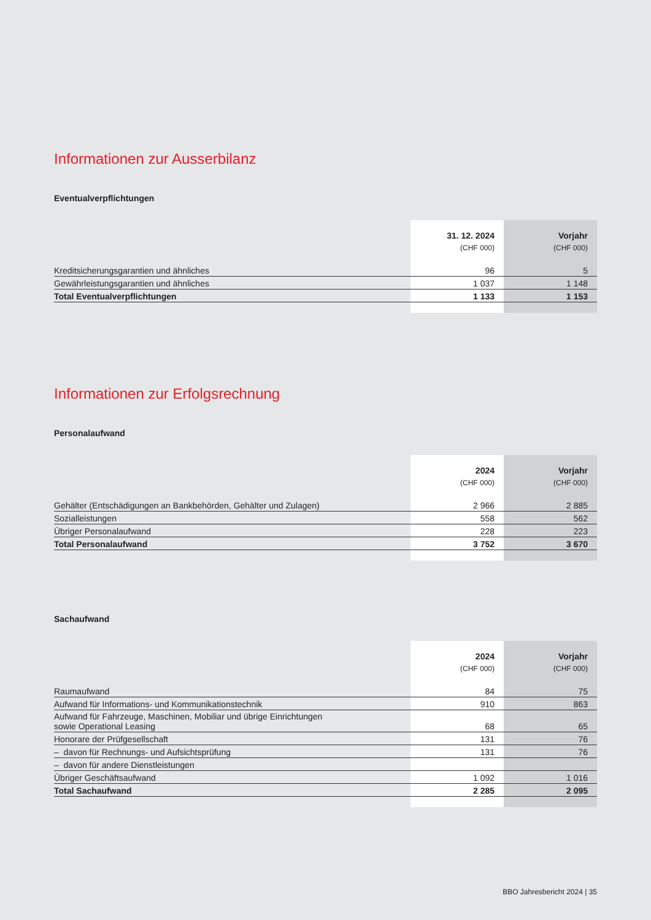Informationen zur Ausserbilanz
Eventualverpflichtungen
| | 31. 12. 2024 | Vorjahr |
| --- | --- | --- |
| | (CHF 000) | (CHF 000) |
| Kreditsicherungsgarantien und ähnliches | 96 | 5 |
| Gewährleistungsgarantien und ähnliches | 1 037 | 1 148 |
| Total Eventualverpflichtungen | 1 133 | 1 153 |
Informationen zur Erfolgsrechnung
Personalaufwand
| | 2024 | Vorjahr |
| --- | --- | --- |
| | (CHF 000) | (CHF 000) |
| Gehälter (Entschädigungen an Bankbehörden, Gehälter und Zulagen) | 2 966 | 2 885 |
| Sozialleistungen | 558 | 562 |
| Übriger Personalaufwand | 228 | 223 |
| Total Personalaufwand | 3 752 | 3 670 |
Sachaufwand
| | 2024 | Vorjahr |
| --- | --- | --- |
| | (CHF 000) | (CHF 000) |
| Raumaufwand | 84 | 75 |
| Aufwand für Informations- und Kommunikationstechnik | 910 | 863 |
| Aufwand für Fahrzeuge, Maschinen, Mobiliar und übrige Einrichtungen sowie Operational Leasing | 68 | 65 |
| Honorare der Prüfgesellschaft | 131 | 76 |
| – davon für Rechnungs- und Aufsichtsprüfung | 131 | 76 |
| – davon für andere Dienstleistungen | | |
| Übriger Geschäftsaufwand | 1 092 | 1 016 |
| Total Sachaufwand | 2 285 | 2 095 |
BBO Jahresbericht 2024 | 35